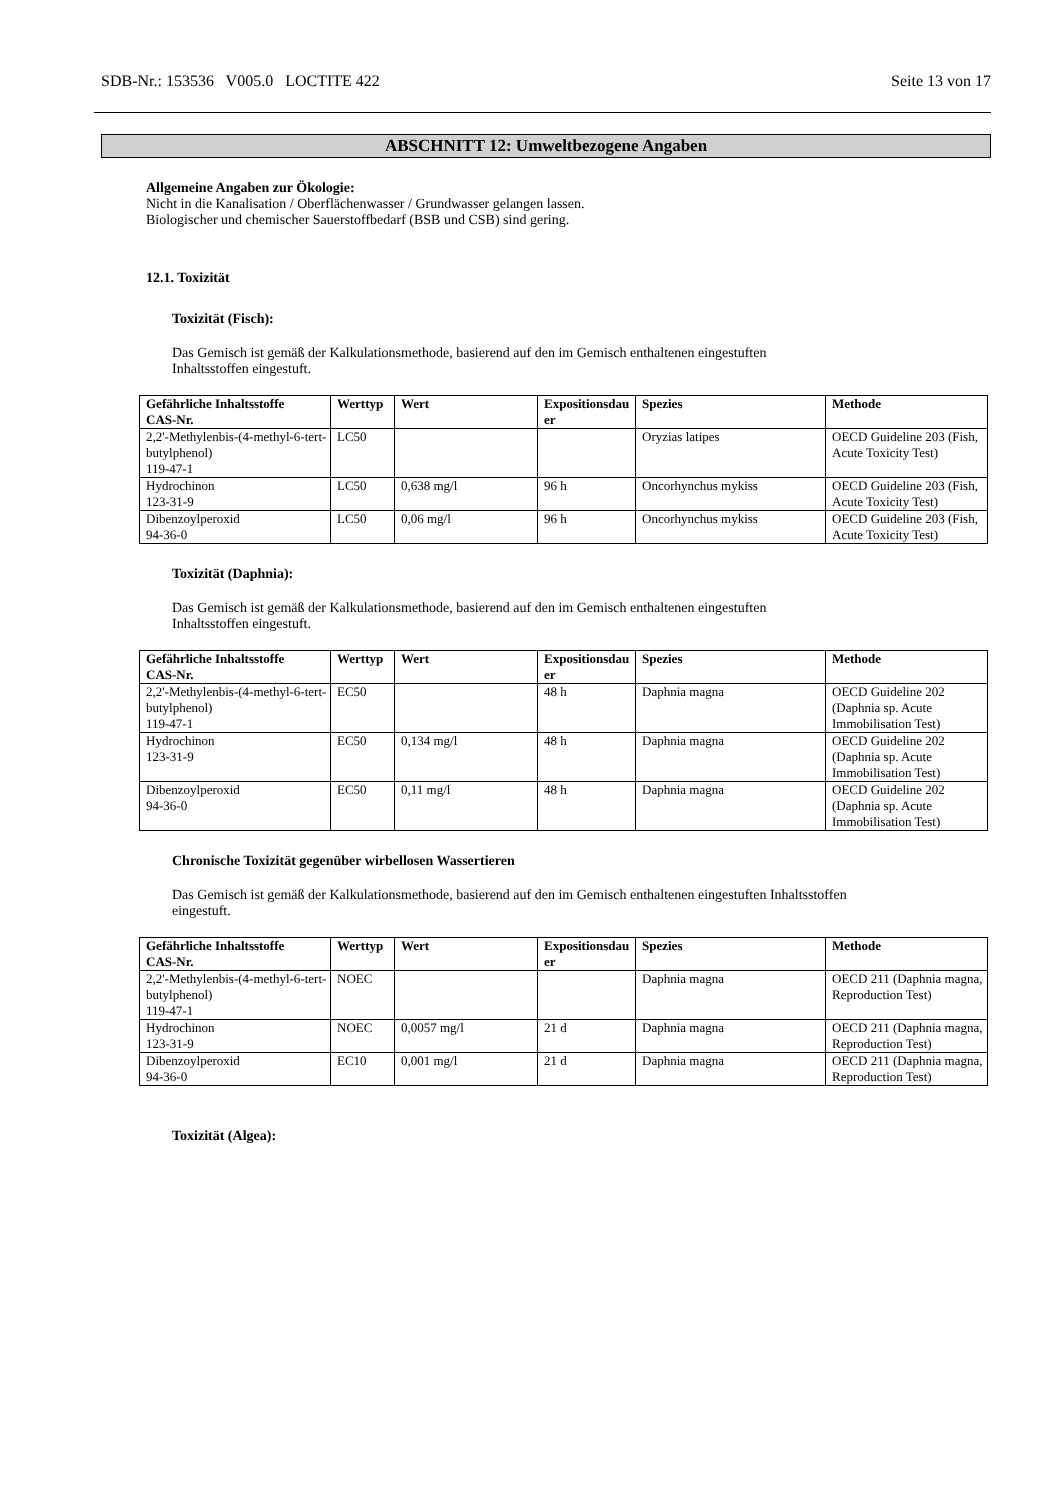SDB-Nr.: 153536 V005.0 LOCTITE 422 Seite 13 von 17
ABSCHNITT 12: Umweltbezogene Angaben
Allgemeine Angaben zur Ökologie:
Nicht in die Kanalisation / Oberflächenwasser / Grundwasser gelangen lassen.
Biologischer und chemischer Sauerstoffbedarf (BSB und CSB) sind gering.
12.1. Toxizität
Toxizität (Fisch):
Das Gemisch ist gemäß der Kalkulationsmethode, basierend auf den im Gemisch enthaltenen eingestuften
Inhaltsstoffen eingestuft.
| Gefährliche Inhaltsstoffe CAS-Nr. | Werttyp | Wert | Expositionsdau er | Spezies | Methode |
| --- | --- | --- | --- | --- | --- |
| 2,2'-Methylenbis-(4-methyl-6-tert-butylphenol) 119-47-1 | LC50 | | | Oryzias latipes | OECD Guideline 203 (Fish, Acute Toxicity Test) |
| Hydrochinon 123-31-9 | LC50 | 0,638 mg/l | 96 h | Oncorhynchus mykiss | OECD Guideline 203 (Fish, Acute Toxicity Test) |
| Dibenzoylperoxid 94-36-0 | LC50 | 0,06 mg/l | 96 h | Oncorhynchus mykiss | OECD Guideline 203 (Fish, Acute Toxicity Test) |
Toxizität (Daphnia):
Das Gemisch ist gemäß der Kalkulationsmethode, basierend auf den im Gemisch enthaltenen eingestuften
Inhaltsstoffen eingestuft.
| Gefährliche Inhaltsstoffe CAS-Nr. | Werttyp | Wert | Expositionsdau er | Spezies | Methode |
| --- | --- | --- | --- | --- | --- |
| 2,2'-Methylenbis-(4-methyl-6-tert-butylphenol) 119-47-1 | EC50 | | 48 h | Daphnia magna | OECD Guideline 202 (Daphnia sp. Acute Immobilisation Test) |
| Hydrochinon 123-31-9 | EC50 | 0,134 mg/l | 48 h | Daphnia magna | OECD Guideline 202 (Daphnia sp. Acute Immobilisation Test) |
| Dibenzoylperoxid 94-36-0 | EC50 | 0,11 mg/l | 48 h | Daphnia magna | OECD Guideline 202 (Daphnia sp. Acute Immobilisation Test) |
Chronische Toxizität gegenüber wirbellosen Wassertieren
Das Gemisch ist gemäß der Kalkulationsmethode, basierend auf den im Gemisch enthaltenen eingestuften Inhaltsstoffen
eingestuft.
| Gefährliche Inhaltsstoffe CAS-Nr. | Werttyp | Wert | Expositionsdau er | Spezies | Methode |
| --- | --- | --- | --- | --- | --- |
| 2,2'-Methylenbis-(4-methyl-6-tert-butylphenol) 119-47-1 | NOEC | | | Daphnia magna | OECD 211 (Daphnia magna, Reproduction Test) |
| Hydrochinon 123-31-9 | NOEC | 0,0057 mg/l | 21 d | Daphnia magna | OECD 211 (Daphnia magna, Reproduction Test) |
| Dibenzoylperoxid 94-36-0 | EC10 | 0,001 mg/l | 21 d | Daphnia magna | OECD 211 (Daphnia magna, Reproduction Test) |
Toxizität (Algea):